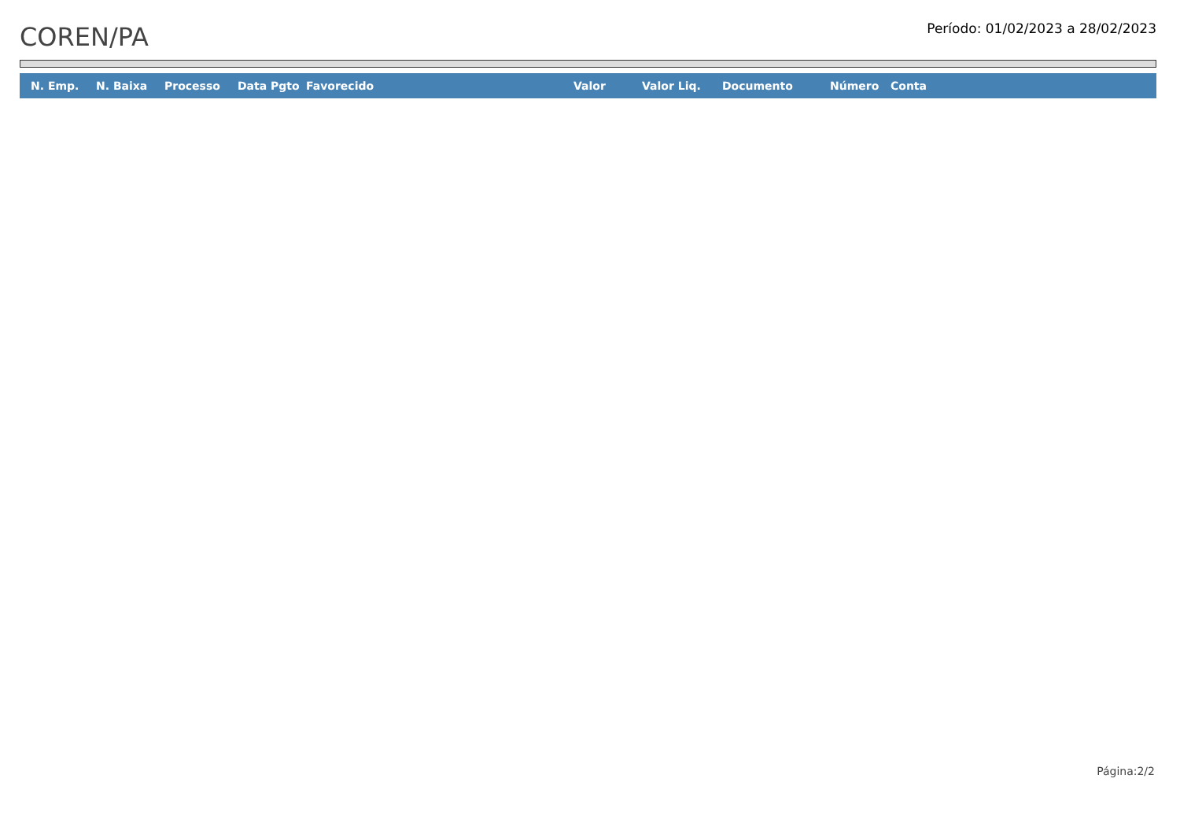COREN/PA
Período: 01/02/2023 a 28/02/2023
| N. Emp. | N. Baixa | Processo | Data Pgto | Favorecido | Valor | Valor Liq. | Documento | Número | Conta |
| --- | --- | --- | --- | --- | --- | --- | --- | --- | --- |
Página:2/2